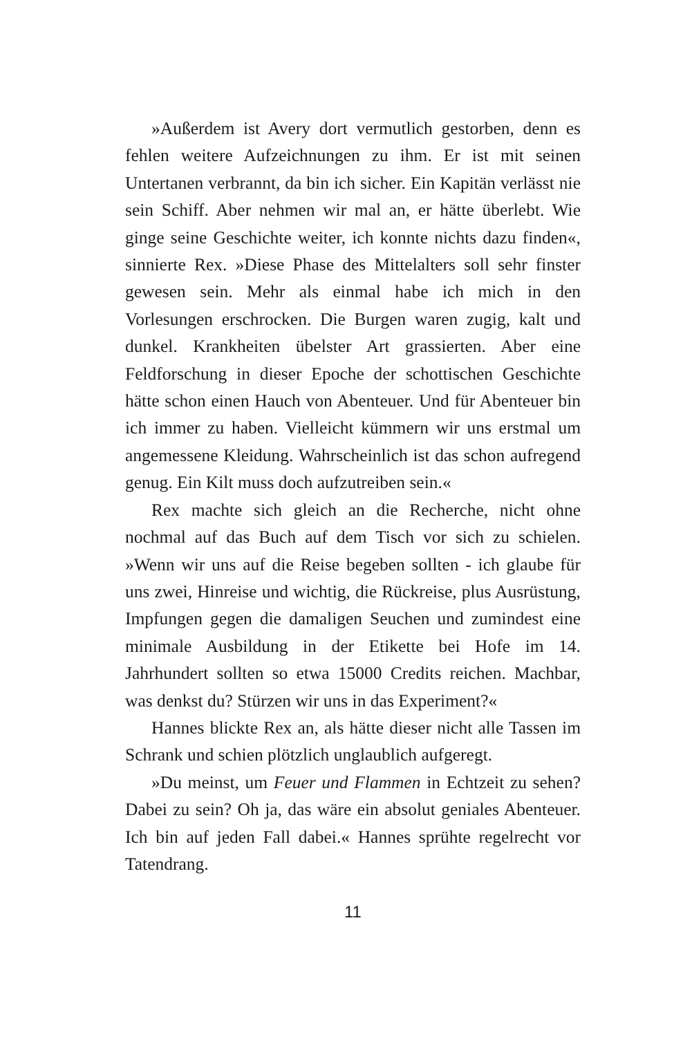»Außerdem ist Avery dort vermutlich gestorben, denn es fehlen weitere Aufzeichnungen zu ihm. Er ist mit seinen Untertanen verbrannt, da bin ich sicher. Ein Kapitän verlässt nie sein Schiff. Aber nehmen wir mal an, er hätte überlebt. Wie ginge seine Geschichte weiter, ich konnte nichts dazu finden«, sinnierte Rex. »Diese Phase des Mittelalters soll sehr finster gewesen sein. Mehr als einmal habe ich mich in den Vorlesungen erschrocken. Die Burgen waren zugig, kalt und dunkel. Krankheiten übelster Art grassierten. Aber eine Feldforschung in dieser Epoche der schottischen Geschichte hätte schon einen Hauch von Abenteuer. Und für Abenteuer bin ich immer zu haben. Vielleicht kümmern wir uns erstmal um angemessene Kleidung. Wahrscheinlich ist das schon aufregend genug. Ein Kilt muss doch aufzutreiben sein.«
Rex machte sich gleich an die Recherche, nicht ohne nochmal auf das Buch auf dem Tisch vor sich zu schielen. »Wenn wir uns auf die Reise begeben sollten - ich glaube für uns zwei, Hinreise und wichtig, die Rückreise, plus Ausrüstung, Impfungen gegen die damaligen Seuchen und zumindest eine minimale Ausbildung in der Etikette bei Hofe im 14. Jahrhundert sollten so etwa 15000 Credits reichen. Machbar, was denkst du? Stürzen wir uns in das Experiment?«
Hannes blickte Rex an, als hätte dieser nicht alle Tassen im Schrank und schien plötzlich unglaublich aufgeregt.
»Du meinst, um Feuer und Flammen in Echtzeit zu sehen? Dabei zu sein? Oh ja, das wäre ein absolut geniales Abenteuer. Ich bin auf jeden Fall dabei.« Hannes sprühte regelrecht vor Tatendrang.
11